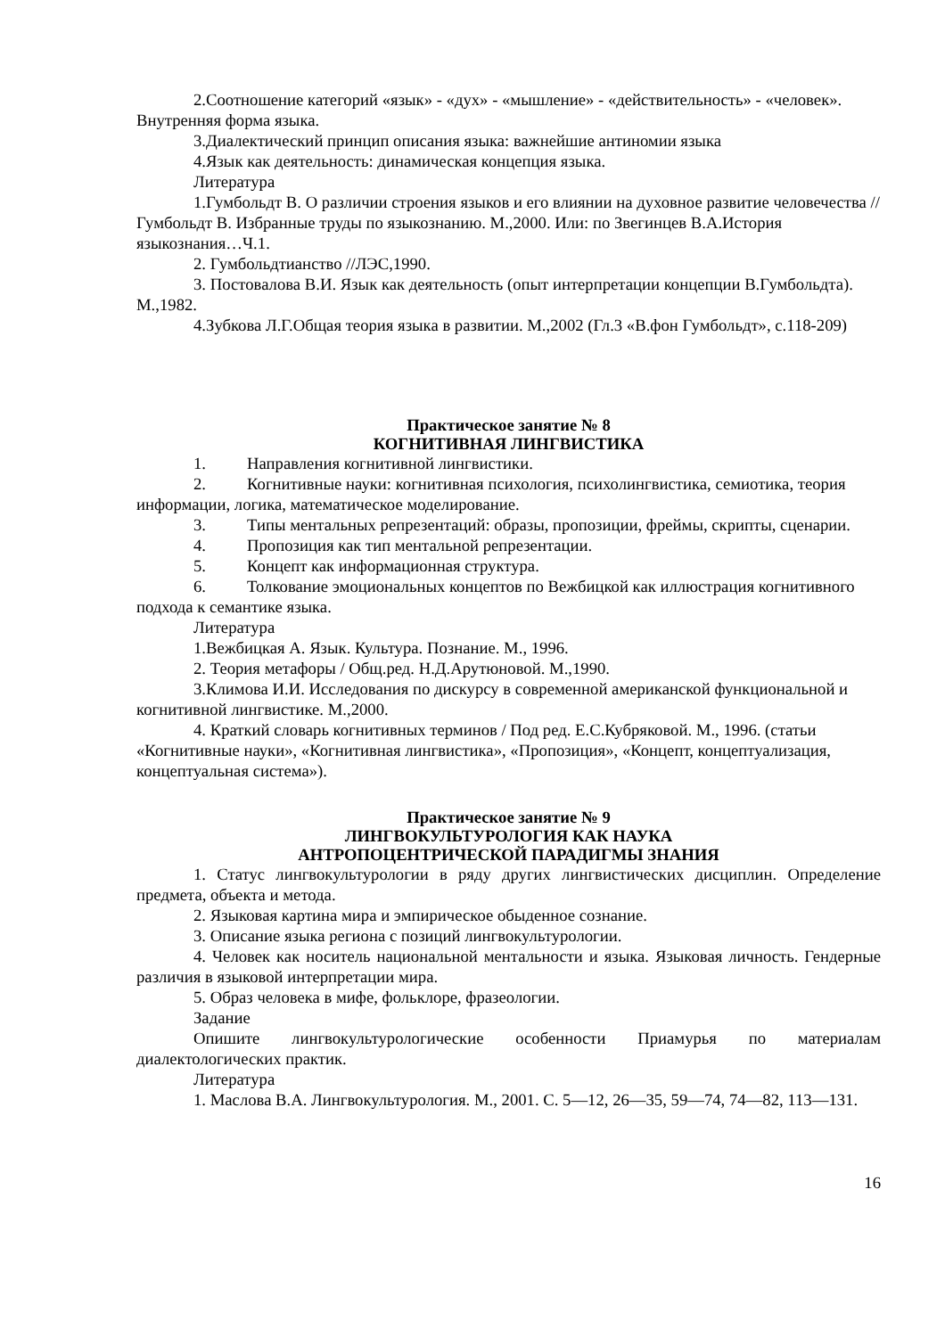2.Соотношение категорий «язык» - «дух» - «мышление» - «действительность» - «человек». Внутренняя форма языка.
3.Диалектический принцип описания языка: важнейшие антиномии языка
4.Язык как деятельность: динамическая концепция языка.
Литература
1.Гумбольдт В. О различии строения языков и его влиянии на духовное развитие человечества // Гумбольдт В. Избранные труды по языкознанию. М.,2000. Или: по Звегинцев В.А.История языкознания…Ч.1.
2. Гумбольдтианство //ЛЭС,1990.
3. Постовалова В.И. Язык как деятельность (опыт интерпретации концепции В.Гумбольдта). М.,1982.
4.Зубкова Л.Г.Общая теория языка в развитии. М.,2002 (Гл.3 «В.фон Гумбольдт», с.118-209)
Практическое занятие № 8
КОГНИТИВНАЯ ЛИНГВИСТИКА
1. Направления когнитивной лингвистики.
2. Когнитивные науки: когнитивная психология, психолингвистика, семиотика, теория информации, логика, математическое моделирование.
3. Типы ментальных репрезентаций: образы, пропозиции, фреймы, скрипты, сценарии.
4. Пропозиция как тип ментальной репрезентации.
5. Концепт как информационная структура.
6. Толкование эмоциональных концептов по Вежбицкой как иллюстрация когнитивного подхода к семантике языка.
Литература
1.Вежбицкая А. Язык. Культура. Познание. М., 1996.
2. Теория метафоры / Общ.ред. Н.Д.Арутюновой. М.,1990.
3.Климова И.И. Исследования по дискурсу в современной американской функциональной и когнитивной лингвистике. М.,2000.
4. Краткий словарь когнитивных терминов / Под ред. Е.С.Кубряковой. М., 1996. (статьи «Когнитивные науки», «Когнитивная лингвистика», «Пропозиция», «Концепт, концептуализация, концептуальная система»).
Практическое занятие № 9
ЛИНГВОКУЛЬТУРОЛОГИЯ КАК НАУКА
АНТРОПОЦЕНТРИЧЕСКОЙ ПАРАДИГМЫ ЗНАНИЯ
1. Статус лингвокультурологии в ряду других лингвистических дисциплин. Определение предмета, объекта и метода.
2. Языковая картина мира и эмпирическое обыденное сознание.
3. Описание языка региона с позиций лингвокультурологии.
4. Человек как носитель национальной ментальности и языка. Языковая личность. Гендерные различия в языковой интерпретации мира.
5. Образ человека в мифе, фольклоре, фразеологии.
Задание
Опишите лингвокультурологические особенности Приамурья по материалам диалектологических практик.
Литература
1. Маслова В.А. Лингвокультурология. М., 2001. С. 5—12, 26—35, 59—74, 74—82, 113—131.
16